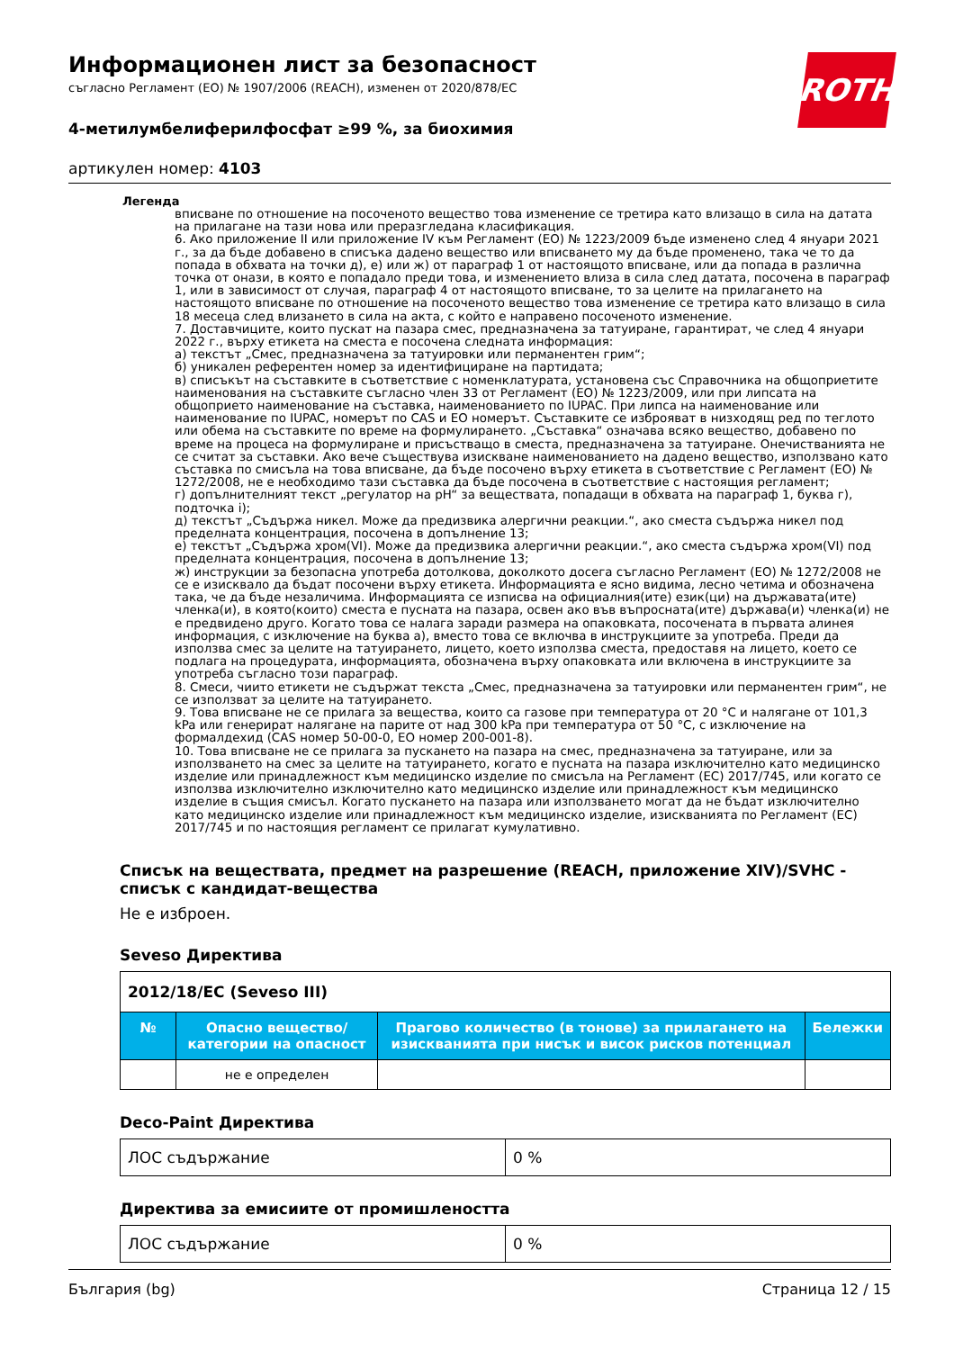ROTH
Информационен лист за безопасност
съгласно Регламент (ЕО) № 1907/2006 (REACH), изменен от 2020/878/ЕС
4-метилумбелиферилфосфат ≥99 %, за биохимия
артикулен номер: 4103
Легенда
вписване по отношение на посоченото вещество това изменение се третира като влизащо в сила на датата на прилагане на тази нова или преразгледана класификация.
6. Ако приложение II или приложение IV към Регламент (ЕО) № 1223/2009 бъде изменено след 4 януари 2021 г., за да бъде добавено в списъка дадено вещество или вписването му да бъде променено, така че то да попада в обхвата на точки д), е) или ж) от параграф 1 от настоящото вписване, или да попада в различна точка от онази, в която е попадало преди това, и изменението влиза в сила след датата, посочена в параграф 1, или в зависимост от случая, параграф 4 от настоящото вписване, то за целите на прилагането на настоящото вписване по отношение на посоченото вещество това изменение се третира като влизащо в сила 18 месеца след влизането в сила на акта, с който е направено посоченото изменение.
7. Доставчиците, които пускат на пазара смес, предназначена за татуиране, гарантират, че след 4 януари 2022 г., върху етикета на сместа е посочена следната информация:
а) текстът „Смес, предназначена за татуировки или перманентен грим“;
б) уникален референтен номер за идентифициране на партидата;
в) списъкът на съставките в съответствие с номенклатурата, установена със Справочника на общоприетите наименования на съставките съгласно член 33 от Регламент (ЕО) № 1223/2009, или при липсата на общоприето наименование на съставка, наименованието по IUPAC. При липса на наименование или наименование по IUPAC, номерът по CAS и ЕО номерът. Съставките се изброяват в низходящ ред по теглото или обема на съставките по време на формулирането. „Съставка“ означава всяко вещество, добавено по време на процеса на формулиране и присъстващо в сместа, предназначена за татуиране. Онечистванията не се считат за съставки. Ако вече съществува изискване наименованието на дадено вещество, използвано като съставка по смисъла на това вписване, да бъде посочено върху етикета в съответствие с Регламент (ЕО) № 1272/2008, не е необходимо тази съставка да бъде посочена в съответствие с настоящия регламент;
г) допълнителният текст „регулатор на pH“ за веществата, попадащи в обхвата на параграф 1, буква г), подточка i);
д) текстът „Съдържа никел. Може да предизвика алергични реакции.“, ако сместа съдържа никел под пределната концентрация, посочена в допълнение 13;
е) текстът „Съдържа хром(VI). Може да предизвика алергични реакции.“, ако сместа съдържа хром(VI) под пределната концентрация, посочена в допълнение 13;
ж) инструкции за безопасна употреба дотолкова, доколкото досега съгласно Регламент (ЕО) № 1272/2008 не се е изисквало да бъдат посочени върху етикета. Информацията е ясно видима, лесно четима и обозначена така, че да бъде незаличима. Информацията се изписва на официалния(ите) език(ци) на държавата(ите) членка(и), в която(които) сместа е пусната на пазара, освен ако във въпросната(ите) държава(и) членка(и) не е предвидено друго. Когато това се налага заради размера на опаковката, посочената в първата алинея информация, с изключение на буква а), вместо това се включва в инструкциите за употреба. Преди да използва смес за целите на татуирането, лицето, което използва сместа, предоставя на лицето, което се подлага на процедурата, информацията, обозначена върху опаковката или включена в инструкциите за употреба съгласно този параграф.
8. Смеси, чиито етикети не съдържат текста „Смес, предназначена за татуировки или перманентен грим“, не се използват за целите на татуирането.
9. Това вписване не се прилага за вещества, които са газове при температура от 20 °C и налягане от 101,3 kPa или генерират налягане на парите от над 300 kPa при температура от 50 °C, с изключение на формалдехид (CAS номер 50-00-0, ЕО номер 200-001-8).
10. Това вписване не се прилага за пускането на пазара на смес, предназначена за татуиране, или за използването на смес за целите на татуирането, когато е пусната на пазара изключително като медицинско изделие или принадлежност към медицинско изделие по смисъла на Регламент (ЕС) 2017/745, или когато се използва изключително изключително като медицинско изделие или принадлежност към медицинско изделие в същия смисъл. Когато пускането на пазара или използването могат да не бъдат изключително като медицинско изделие или принадлежност към медицинско изделие, изискванията по Регламент (ЕС) 2017/745 и по настоящия регламент се прилагат кумулативно.
Списък на веществата, предмет на разрешение (REACH, приложение XIV)/SVHC - списък с кандидат-вещества
Не е изброен.
Seveso Директива
| 2012/18/ЕС (Seveso III) | | | |
| № | Опасно вещество/категории на опасност | Прагово количество (в тонове) за прилагането на изискванията при нисък и висок рисков потенциал | Бележки |
| | не е определен | | |
Deco-Paint Директива
| ЛОС съдържание | 0 % |
Директива за емисиите от промишлеността
| ЛОС съдържание | 0 % |
България (bg) Страница 12 / 15